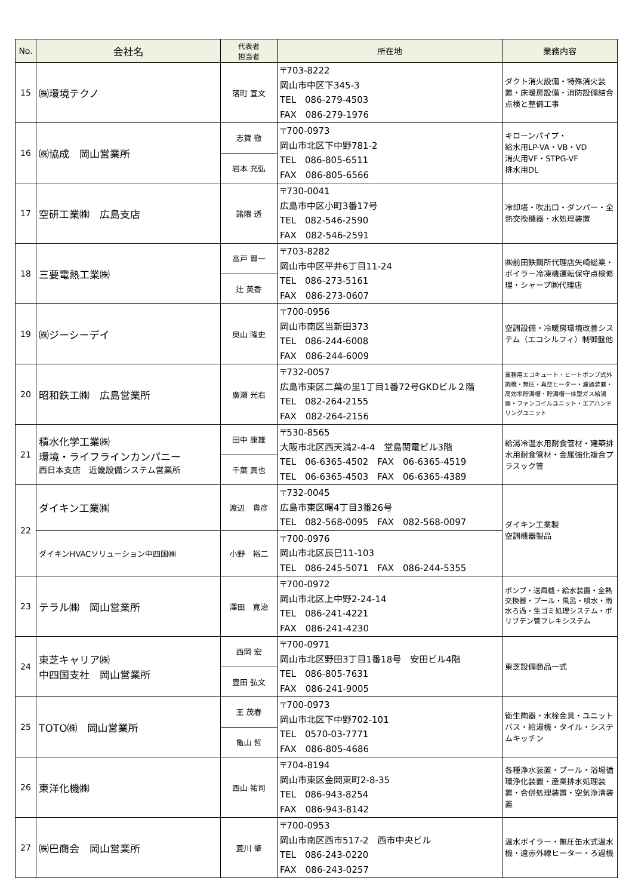| No. | 会社名 | 代表者 担当者 | 所在地 | 業務内容 |
| --- | --- | --- | --- | --- |
| 15 | ㈱環境テクノ | 落町 宣文 | 〒703-8222 岡山市中区下345-3 TEL 086-279-4503 FAX 086-279-1976 | ダクト消火設備・特殊消火装置・床暖房設備・消防設備結合点検と整備工事 |
| 16 | ㈱協成 岡山営業所 | 志賀 徹 | 〒700-0973 岡山市北区下中野781-2 TEL 086-805-6511 FAX 086-805-6566 | キローンパイプ・ 給水用LP-VA・VB・VD 消火用VF・STPG-VF 排水用DL |
| | | 岩本 充弘 | | |
| 17 | 空研工業㈱ 広島支店 | 諸隈 透 | 〒730-0041 広島市中区小町3番17号 TEL 082-546-2590 FAX 082-546-2591 | 冷却塔・吹出口・ダンパー・全熱交換機器・水処理装置 |
| 18 | 三要電熱工業㈱ | 高戸 賢一 | 〒703-8282 岡山市中区平井6丁目11-24 TEL 086-273-5161 FAX 086-273-0607 | ㈱前田鉄鋼所代理店矢崎総業・ボイラー冷凍機運転保守点検修理・シャープ㈱代理店 |
| | | 辻 英香 | | |
| 19 | ㈱ジーシーデイ | 奥山 隆史 | 〒700-0956 岡山市南区当新田373 TEL 086-244-6008 FAX 086-244-6009 | 空調設備・冷暖房環境改善システム（エコシルフィ）制御盤他 |
| 20 | 昭和鉄工㈱ 広島営業所 | 廣瀬 光右 | 〒732-0057 広島市東区二葉の里1丁目1番72号GKDビル２階 TEL 082-264-2155 FAX 082-264-2156 | 業務用エコキュート・ヒートポンプ式外調機・無圧・真空ヒーター・濾過装置・高効率貯湯槽・貯湯槽一体型ガス給湯器・ファンコイルユニット・エアハンドリングユニット |
| 21 | 積水化学工業㈱ 環境・ライフラインカンパニー 西日本支店 近畿設備システム営業所 | 田中 康雄 | 〒530-8565 大阪市北区西天満2-4-4 堂島関電ビル3階 TEL 06-6365-4502 FAX 06-6365-4519 TEL 06-6365-4503 FAX 06-6365-4389 | 給湯冷温水用耐食管材・建築排水用耐食管材・金属強化複合プラスック管 |
| | | 千葉 真也 | | |
| 22 | ダイキン工業㈱ | 渡辺 貴彦 | 〒732-0045 広島市東区曙4丁目3番26号 TEL 082-568-0095 FAX 082-568-0097 | ダイキン工業製 空調機器製品 |
| | ダイキンHVACソリューション中四国㈱ | 小野 裕二 | 〒700-0976 岡山市北区辰巳11-103 TEL 086-245-5071 FAX 086-244-5355 | |
| 23 | テラル㈱ 岡山営業所 | 澤田 寛治 | 〒700-0972 岡山市北区上中野2-24-14 TEL 086-241-4221 FAX 086-241-4230 | ポンプ・送風機・給水装置・全熱交換器・プール・風呂・噴水・雨水ろ過・生ゴミ処理システム・ポリブデン管フレキシステム |
| 24 | 東芝キャリア㈱ 中四国支社 岡山営業所 | 西岡 宏 | 〒700-0971 岡山市北区野田3丁目1番18号 安田ビル4階 TEL 086-805-7631 FAX 086-241-9005 | 東芝設備商品一式 |
| | | 豊田 弘文 | | |
| 25 | TOTO㈱ 岡山営業所 | 王 茂春 | 〒700-0973 岡山市北区下中野702-101 TEL 0570-03-7771 FAX 086-805-4686 | 衛生陶器・水栓金具・ユニットバス・給湯機・タイル・システムキッチン |
| | | 亀山 哲 | | |
| 26 | 東洋化機㈱ | 西山 祐司 | 〒704-8194 岡山市東区金岡東町2-8-35 TEL 086-943-8254 FAX 086-943-8142 | 各種浄水装置・プール・浴場循環浄化装置・産業排水処理装置・合併処理装置・空気浄清装置 |
| 27 | ㈱巴商会 岡山営業所 | 菱川 肇 | 〒700-0953 岡山市南区西市517-2 西市中央ビル TEL 086-243-0220 FAX 086-243-0257 | 温水ボイラー・無圧缶水式温水機・遠赤外線ヒーター・ろ過機 |